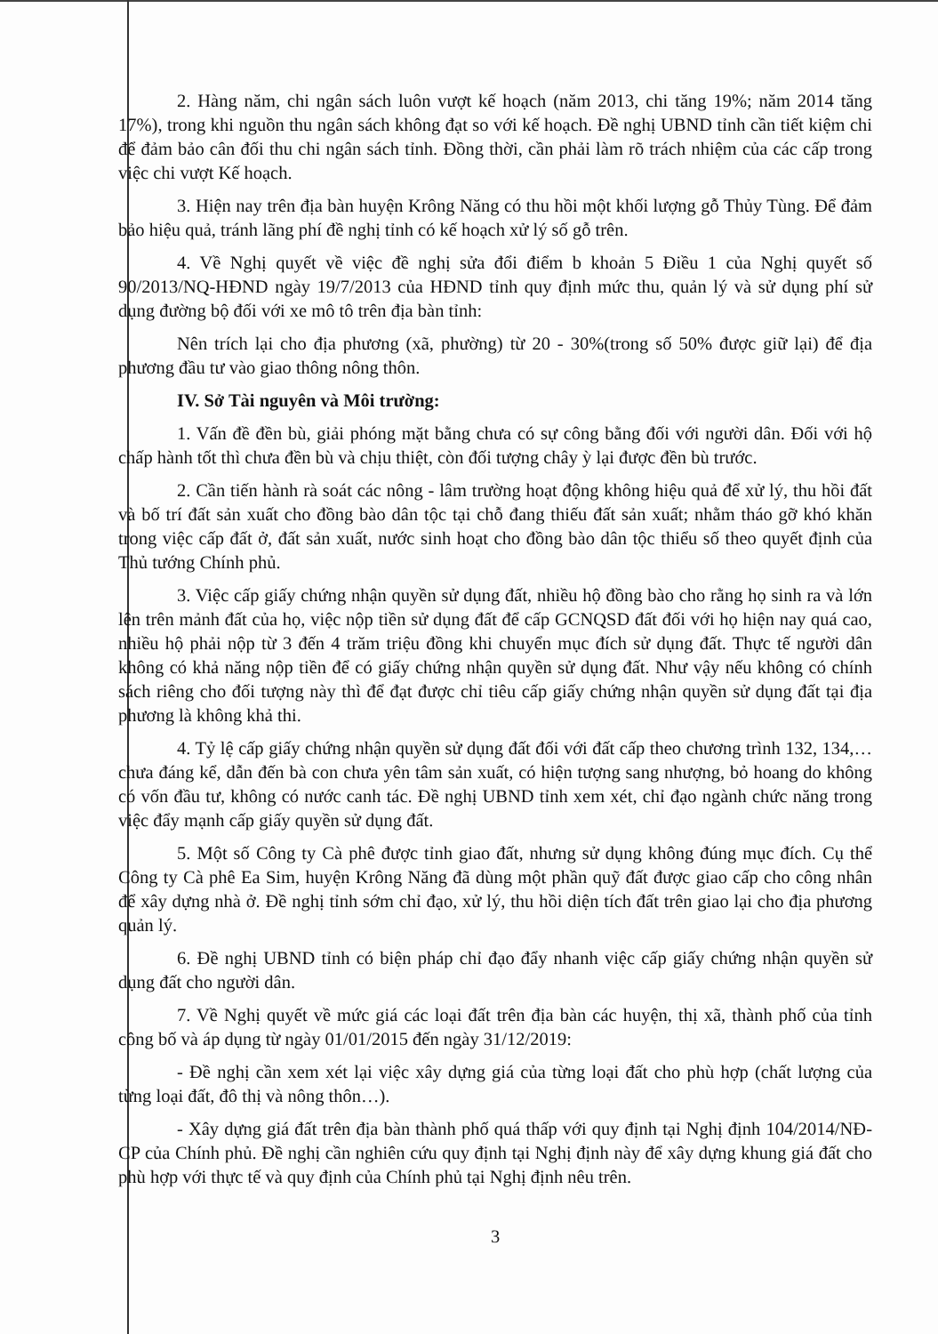2. Hàng năm, chi ngân sách luôn vượt kế hoạch (năm 2013, chi tăng 19%; năm 2014 tăng 17%), trong khi nguồn thu ngân sách không đạt so với kế hoạch. Đề nghị UBND tỉnh cần tiết kiệm chi để đảm bảo cân đối thu chi ngân sách tỉnh. Đồng thời, cần phải làm rõ trách nhiệm của các cấp trong việc chi vượt Kế hoạch.
3. Hiện nay trên địa bàn huyện Krông Năng có thu hồi một khối lượng gỗ Thủy Tùng. Để đảm bảo hiệu quả, tránh lãng phí đề nghị tỉnh có kế hoạch xử lý số gỗ trên.
4. Về Nghị quyết về việc đề nghị sửa đổi điểm b khoản 5 Điều 1 của Nghị quyết số 90/2013/NQ-HĐND ngày 19/7/2013 của HĐND tỉnh quy định mức thu, quản lý và sử dụng phí sử dụng đường bộ đối với xe mô tô trên địa bàn tỉnh:
Nên trích lại cho địa phương (xã, phường) từ 20 - 30%(trong số 50% được giữ lại) để địa phương đầu tư vào giao thông nông thôn.
IV. Sở Tài nguyên và Môi trường:
1. Vấn đề đền bù, giải phóng mặt bằng chưa có sự công bằng đối với người dân. Đối với hộ chấp hành tốt thì chưa đền bù và chịu thiệt, còn đối tượng chây ỳ lại được đền bù trước.
2. Cần tiến hành rà soát các nông - lâm trường hoạt động không hiệu quả để xử lý, thu hồi đất và bố trí đất sản xuất cho đồng bào dân tộc tại chỗ đang thiếu đất sản xuất; nhằm tháo gỡ khó khăn trong việc cấp đất ở, đất sản xuất, nước sinh hoạt cho đồng bào dân tộc thiểu số theo quyết định của Thủ tướng Chính phủ.
3. Việc cấp giấy chứng nhận quyền sử dụng đất, nhiều hộ đồng bào cho rằng họ sinh ra và lớn lên trên mảnh đất của họ, việc nộp tiền sử dụng đất để cấp GCNQSD đất đối với họ hiện nay quá cao, nhiều hộ phải nộp từ 3 đến 4 trăm triệu đồng khi chuyển mục đích sử dụng đất. Thực tế người dân không có khả năng nộp tiền để có giấy chứng nhận quyền sử dụng đất. Như vậy nếu không có chính sách riêng cho đối tượng này thì để đạt được chỉ tiêu cấp giấy chứng nhận quyền sử dụng đất tại địa phương là không khả thi.
4. Tỷ lệ cấp giấy chứng nhận quyền sử dụng đất đối với đất cấp theo chương trình 132, 134,… chưa đáng kể, dẫn đến bà con chưa yên tâm sản xuất, có hiện tượng sang nhượng, bỏ hoang do không có vốn đầu tư, không có nước canh tác. Đề nghị UBND tỉnh xem xét, chỉ đạo ngành chức năng trong việc đẩy mạnh cấp giấy quyền sử dụng đất.
5. Một số Công ty Cà phê được tỉnh giao đất, nhưng sử dụng không đúng mục đích. Cụ thể Công ty Cà phê Ea Sim, huyện Krông Năng đã dùng một phần quỹ đất được giao cấp cho công nhân để xây dựng nhà ở. Đề nghị tỉnh sớm chỉ đạo, xử lý, thu hồi diện tích đất trên giao lại cho địa phương quản lý.
6. Đề nghị UBND tỉnh có biện pháp chỉ đạo đẩy nhanh việc cấp giấy chứng nhận quyền sử dụng đất cho người dân.
7. Về Nghị quyết về mức giá các loại đất trên địa bàn các huyện, thị xã, thành phố của tỉnh công bố và áp dụng từ ngày 01/01/2015 đến ngày 31/12/2019:
- Đề nghị cần xem xét lại việc xây dựng giá của từng loại đất cho phù hợp (chất lượng của từng loại đất, đô thị và nông thôn…).
- Xây dựng giá đất trên địa bàn thành phố quá thấp với quy định tại Nghị định 104/2014/NĐ-CP của Chính phủ. Đề nghị cần nghiên cứu quy định tại Nghị định này để xây dựng khung giá đất cho phù hợp với thực tế và quy định của Chính phủ tại Nghị định nêu trên.
3